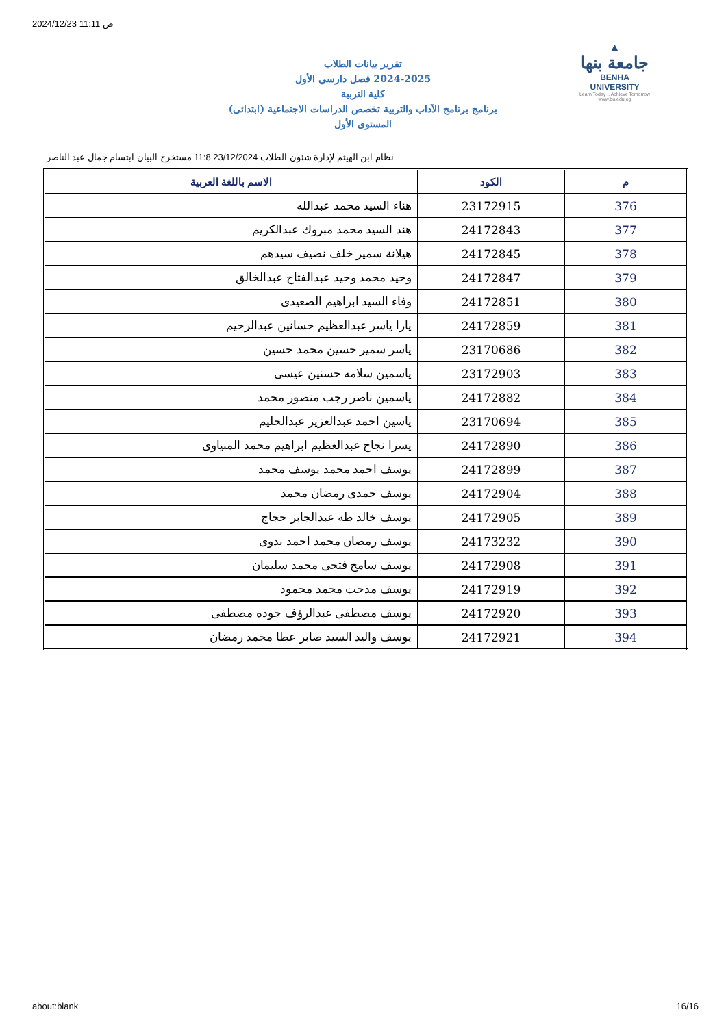2024/12/23 11:11 ص
▲
جامعة بنها
BENHA UNIVERSITY
Learn Today .. Achieve Tomorrow
www.bu.edu.eg
تقرير بيانات الطلاب
2024-2025 فصل دارسي الأول
كلية التربية
برنامج برنامج الآداب والتربية تخصص الدراسات الاجتماعية (ابتدائى)
المستوى الأول
نظام ابن الهيثم لإدارة شئون الطلاب 23/12/2024 11:8 مستخرج البيان ابتسام جمال عبد الناصر
| م | الكود | الاسم باللغة العربية |
| --- | --- | --- |
| 376 | 23172915 | هناء السيد محمد عبدالله |
| 377 | 24172843 | هند السيد محمد مبروك عبدالكريم |
| 378 | 24172845 | هيلانة سمير خلف نصيف سيدهم |
| 379 | 24172847 | وحيد محمد وحيد عبدالفتاح عبدالخالق |
| 380 | 24172851 | وفاء السيد ابراهيم الصعيدى |
| 381 | 24172859 | يارا ياسر عبدالعظيم حسانين عبدالرحيم |
| 382 | 23170686 | ياسر سمير حسين محمد حسين |
| 383 | 23172903 | ياسمين سلامه حسنين عيسى |
| 384 | 24172882 | ياسمين ناصر رجب منصور محمد |
| 385 | 23170694 | ياسين احمد عبدالعزيز عبدالحليم |
| 386 | 24172890 | يسرا نجاح عبدالعظيم ابراهيم محمد المنياوى |
| 387 | 24172899 | يوسف احمد محمد يوسف محمد |
| 388 | 24172904 | يوسف حمدى رمضان محمد |
| 389 | 24172905 | يوسف خالد طه عبدالجابر حجاج |
| 390 | 24173232 | يوسف رمضان محمد احمد بدوى |
| 391 | 24172908 | يوسف سامح فتحى محمد سليمان |
| 392 | 24172919 | يوسف مدحت محمد محمود |
| 393 | 24172920 | يوسف مصطفى عبدالرؤف جوده مصطفى |
| 394 | 24172921 | يوسف واليد السيد صابر عطا محمد رمضان |
about:blank 16/16